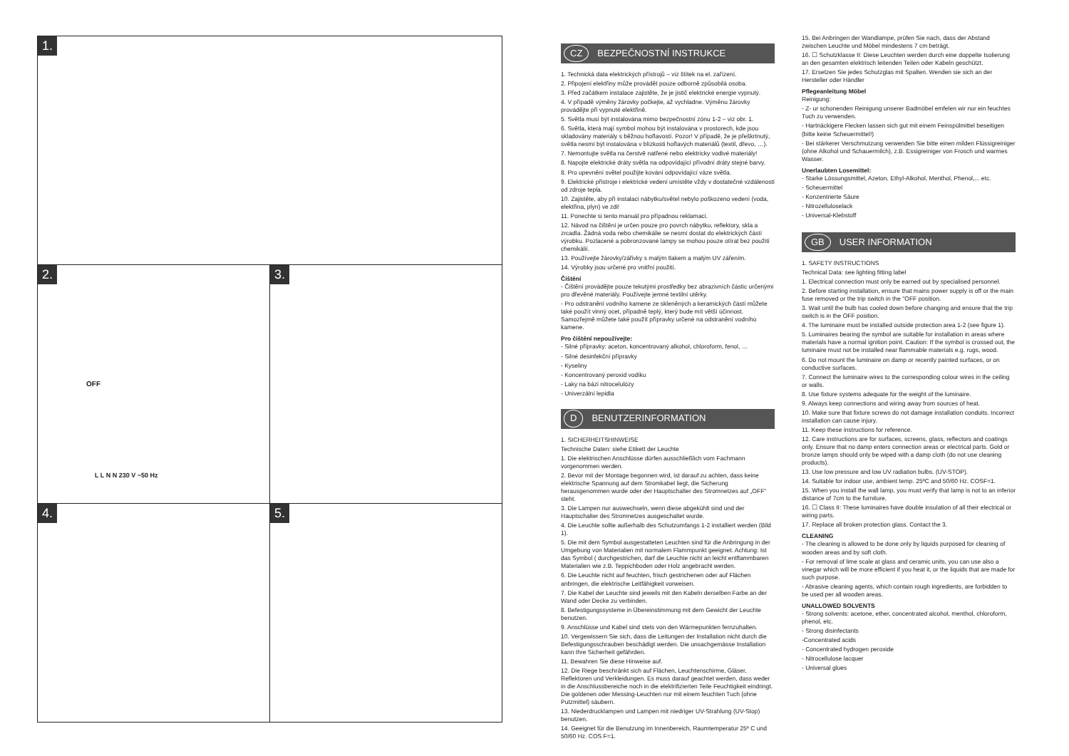1.
2.
OFF
L L N N 230 V ~50 Hz
3.
4. 5.
CZ BEZPEČNOSTNÍ INSTRUKCE
1. Technická data elektrických přístrojů – viz štítek na el. zařízení.
2. Připojení elektřiny může provádět pouze odborně způsobilá osoba.
3. Před začátkem instalace zajistěte, že je jistič elektrické energie vypnutý.
4. V případě výměny žárovky počkejte, až vychladne. Výměnu žárovky provádějte při vypnuté elektřině.
5. Světla musí být instalována mimo bezpečnostní zónu 1-2 – viz obr. 1.
6. Světla, která mají symbol mohou být instalována v prostorech, kde jsou skladovány materiály s běžnou hořlavostí. Pozor! V případě, že je přeškrtnutý, světla nesmí být instalována v blízkosti hořlavých materiálů (textil, dřevo, …).
7. Nemontujte světla na čerstvě natřené nebo elektricky vodivé materiály!
8. Napojte elektrické dráty světla na odpovídající přívodní dráty stejné barvy.
8. Pro upevnění světel použijte kování odpovídající váze světla.
9. Elektrické přístroje i elektrické vedení umístěte vždy v dostatečné vzdálenosti od zdroje tepla.
10. Zajistěte, aby při instalaci nábytku/světel nebylo poškozeno vedení (voda, elektřina, plyn) ve zdi!
11. Ponechte si tento manuál pro případnou reklamaci.
12. Návod na čištění je určen pouze pro povrch nábytku, reflektory, skla a zrcadla. Žádná voda nebo chemikálie se nesmí dostat do elektrických částí výrobku. Pozlacené a pobronzované lampy se mohou pouze otírat bez použití chemikálií.
13. Používejte žárovky/zářivky s malým tlakem a malým UV zářením.
14. Výrobky jsou určené pro vnitřní použití.
Čištění
- Čištění provádějte pouze tekutými prostředky bez abrazivních částic určenými pro dřevěné materiály. Používejte jemné textilní utěrky.
- Pro odstranění vodního kamene ze skleněných a keramických částí můžete také použít vinný ocet, případně teplý, který bude mít větší účinnost. Samozřejmě můžete také použít přípravky určené na odstranění vodního kamene.
Pro čištění nepoužívejte:
- Silné přípravky: aceton, koncentrovaný alkohol, chloroform, fenol, …
- Silné desinfekční přípravky
- Kyseliny
- Koncentrovaný peroxid vodíku
- Laky na bázi nitrocelulózy
- Univerzální lepidla
D BENUTZERINFORMATION
1. SICHERHEITSHINWEISE
Technische Daten: siehe Etikett der Leuchte
1. Die elektrischen Anschlüsse dürfen ausschließlich vom Fachmann vorgenommen werden.
2. Bevor mit der Montage begonnen wird, ist darauf zu achten, dass keine elektrische Spannung auf dem Stromkabel liegt, die Sicherung herausgenommen wurde oder der Hauptschalter des Stromnetzes auf „OFF“ steht.
3. Die Lampen nur auswechseln, wenn diese abgekühlt sind und der Hauptschalter des Stromnetzes ausgeschaltet wurde.
4. Die Leuchte sollte außerhalb des Schutzumfangs 1-2 installiert werden (Bild 1).
5. Die mit dem Symbol ausgestatteten Leuchten sind für die Anbringung in der Umgebung von Materialien mit normalem Flammpunkt geeignet. Achtung: Ist das Symbol ( durchgestrichen, darf die Leuchte nicht an leicht entflammbaren Materialien wie z.B. Teppichboden oder Holz angebracht werden.
6. Die Leuchte nicht auf feuchten, frisch gestrichenen oder auf Flächen anbringen, die elektrische Leitfähigkeit vorweisen.
7. Die Kabel der Leuchte sind jeweils mit den Kabeln derselben Farbe an der Wand oder Decke zu verbinden.
8. Befestigungssysteme in Übereinstimmung mit dem Gewicht der Leuchte benutzen.
9. Anschlüsse und Kabel sind stets von den Wärmepunkten fernzuhalten.
10. Vergewissern Sie sich, dass die Leitungen der Installation nicht durch die Befestigungsschrauben beschädigt werden. Die unsachgemässe Installation kann Ihre Sicherheit gefährden.
11. Bewahren Sie diese Hinweise auf.
12. Die Riege beschränkt sich auf Flächen, Leuchtenschirme, Gläser, Reflektoren und Verkleidungen. Es muss darauf geachtet werden, dass weder in die Anschlussbereiche noch in die elektrifizierten Teile Feuchtigkeit eindringt. Die goldenen oder Messing-Leuchten nur mit einem feuchten Tuch (ohne Putzmittel) säubern.
13. Niederdrucklampen und Lampen mit niedriger UV-Strahlung (UV-Stop) benutzen.
14. Geeignet für die Benutzung im Innenbereich, Raumtemperatur 25º C und 50/60 Hz. COS F=1.
15. Bei Anbringen der Wandlampe, prüfen Sie nach, dass der Abstand zwischen Leuchte und Möbel mindestens 7 cm beträgt.
16. ☐ Schutzklasse II: Diese Leuchten werden durch eine doppelte Isolierung an den gesamten elektrisch leitenden Teilen oder Kabeln geschützt.
17. Ersetzen Sie jedes Schutzglas mit Spalten. Wenden sie sich an der Hersteller oder Händler
Pflegeanleitung Möbel
Reinigung:
- Z- ur schonenden Reinigung unserer Badmöbel emfelen wir nur ein feuchtes Tuch zu verwenden.
- Hartnäckigere Flecken lassen sich gut mit einem Feinspülmittel beseitigen (bitte keine Scheuermittel!)
- Bei stärkerer Verschmutzung verwenden Sie bitte einen milden Flüssigreiniger (ohne Alkohol und Schauermilch), z.B. Essigreiniger von Frosch und warmes Wasser.
Unerlaubten Losemittel:
- Starke Lössungsmittel, Azeton, Ethyl-Alkohol, Menthol, Phenol,... etc.
- Scheuermittel
- Konzentrierte Säure
- Nitrozelluloselack
- Universal-Klebstoff
GB USER INFORMATION
1. SAFETY INSTRUCTIONS
Technical Data: see lighting fitting label
1. Electrical connection must only be earned out by specialised personnel.
2. Before starting installation, ensure that mains power supply is off or the main fuse removed or the trip switch in the "OFF position.
3. Wait until the bulb has cooled down before changing and ensure that the trip switch is in the OFF position.
4. The luminaire must be installed outside protection area 1-2 (see figure 1).
5. Luminaires bearing the symbol are suitable for installation in areas where materials have a normal ignition point. Caution: If the symbol is crossed out, the luminaire must not be installed near flammable materials e.g. rugs, wood.
6. Do not mount the luminaire on damp or recently painted surfaces, or on conductive surfaces.
7. Connect the luminaire wires to the corresponding colour wires in the ceiling or walls.
8. Use fixture systems adequate for the weight of the luminaire.
9. Always keep connections and wiring away from sources of heat.
10. Make sure that fixture screws do not damage installation conduits. Incorrect installation can cause injury.
11. Keep these instructions for reference.
12. Care instructions are for surfaces, screens, glass, reflectors and coatings only. Ensure that no damp enters connection areas or electrical parts. Gold or bronze lamps should only be wiped with a damp cloth (do not use cleaning products).
13. Use low pressure and low UV radiation bulbs. (UV-STOP).
14. Suitable for indoor use, ambient temp. 25ºC and 50/60 Hz. COSF=1.
15. When you install the wall lamp, you must verify that lamp is not to an inferior distance of 7cm to the furniture.
16. ☐ Class II: These luminaires have double insulation of all their electrical or wiring parts.
17. Replace all broken protection glass. Contact the 3.
CLEANING
- The cleaning is allowed to be done only by liquids purposed for cleaning of wooden areas and by soft cloth.
- For removal of lime scale at glass and ceramic units, you can use also a vinegar which will be more efficient if you heat it, or the liquids that are made for such purpose.
- Abrasive cleaning agents, which contain rough ingredients, are forbidden to be used per all wooden areas.
UNALLOWED SOLVENTS
- Strong solvents: acetone, ether, concentrated alcohol, menthol, chloroform, phenol, etc.
- Strong disinfectants
-Concentrated acids
- Concentrated hydrogen peroxide
- Nitrocellulose lacquer
- Universal glues